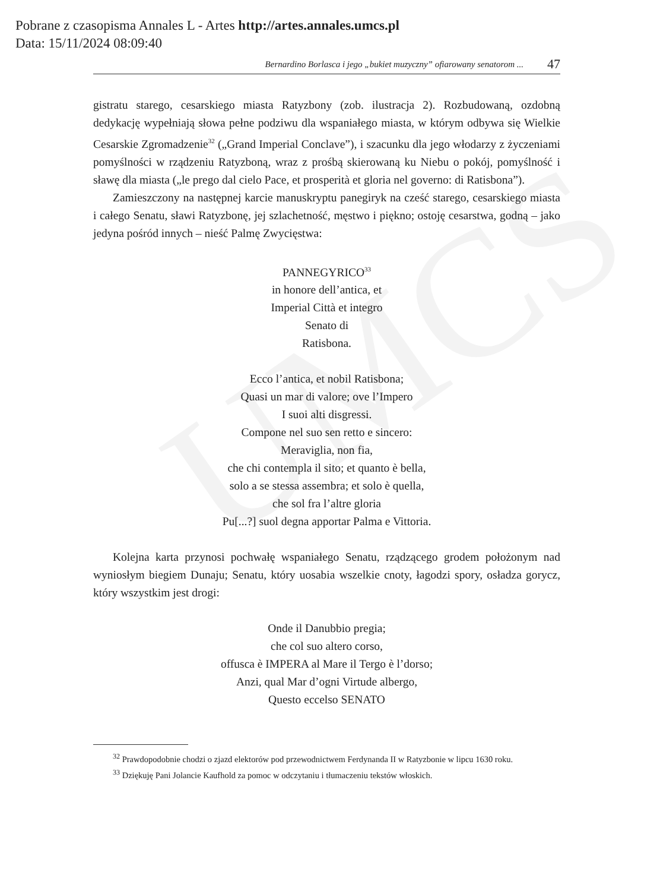UMCS
Pobrane z czasopisma Annales L - Artes http://artes.annales.umcs.pl
Data: 15/11/2024 08:09:40
Bernardino Borlasca i jego „bukiet muzyczny” ofiarowany senatorom ... 47
gistratu starego, cesarskiego miasta Ratyzbony (zob. ilustracja 2). Rozbudowaną, ozdobną dedykację wypełniają słowa pełne podziwu dla wspaniałego miasta, w którym odbywa się Wielkie Cesarskie Zgromadzenie<sup>32</sup> („Grand Imperial Conclave”), i szacunku dla jego włodarzy z życzeniami pomyślności w rządzeniu Ratyzboną, wraz z prośbą skierowaną ku Niebu o pokój, pomyślność i sławę dla miasta („le prego dal cielo Pace, et prosperità et gloria nel governo: di Ratisbona”).
Zamieszczony na następnej karcie manuskryptu panegiryk na cześć starego, cesarskiego miasta i całego Senatu, sławi Ratyzbonę, jej szlachetność, męstwo i piękno; ostoję cesarstwa, godną – jako jedyna pośród innych – nieść Palmę Zwycięstwa:
PANNEGYRICO<sup>33</sup>
in honore dell’antica, et
Imperial Città et integro
Senato di
Ratisbona.
Ecco l’antica, et nobil Ratisbona;
Quasi un mar di valore; ove l’Impero
I suoi alti disgressi.
Compone nel suo sen retto e sincero:
Meraviglia, non fia,
che chi contempla il sito; et quanto è bella,
solo a se stessa assembra; et solo è quella,
che sol fra l’altre gloria
Pu[...?] suol degna apportar Palma e Vittoria.
Kolejna karta przynosi pochwałę wspaniałego Senatu, rządzącego grodem położonym nad wyniosłym biegiem Dunaju; Senatu, który uosabia wszelkie cnoty, łagodzi spory, osładza gorycz, który wszystkim jest drogi:
Onde il Danubbio pregia;
che col suo altero corso,
offusca è IMPERA al Mare il Tergo è l’dorso;
Anzi, qual Mar d’ogni Virtude albergo,
Questo eccelso SENATO
<sup>32</sup> Prawdopodobnie chodzi o zjazd elektorów pod przewodnictwem Ferdynanda II w Ratyzbonie w lipcu 1630 roku.
<sup>33</sup> Dziękuję Pani Jolancie Kaufhold za pomoc w odczytaniu i tłumaczeniu tekstów włoskich.